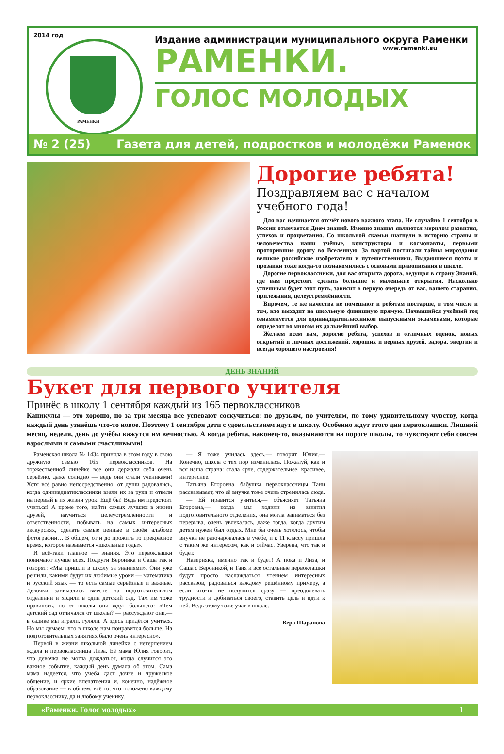2014 год
РАМЕНКИ
Издание администрации муниципального округа Раменки
РАМЕНКИ. www.ramenki.su
ГОЛОС МОЛОДЫХ
№ 2 (25) Газета для детей, подростков и молодёжи Раменок
Дорогие ребята!
Поздравляем вас с началом учебного года!
Для вас начинается отсчёт нового важного этапа. Не случайно 1 сентября в России отмечается Днем знаний. Именно знания являются мерилом развития, успехов и процветания. Со школьной скамьи шагнули в историю страны и человечества наши учёные, конструкторы и космонавты, первыми проторившие дорогу во Вселенную. За партой постигали тайны мироздания великие российские изобретатели и путешественники. Выдающиеся поэты и прозаики тоже когда-то познакомились с основами правописания в школе.
Дорогие первоклассники, для вас открыта дорога, ведущая в страну Знаний, где вам предстоит сделать большие и маленькие открытия. Насколько успешным будет этот путь, зависит в первую очередь от вас, вашего старания, прилежания, целеустремлённости.
Впрочем, те же качества не помешают и ребятам постарше, в том числе и тем, кто выходит на школьную финишную прямую. Начавшийся учебный год ознаменуется для одиннадцатиклассников выпускными экзаменами, которые определят во многом их дальнейший выбор.
Желаем всем вам, дорогие ребята, успехов и отличных оценок, новых открытий и личных достижений, хороших и верных друзей, задора, энергии и всегда хорошего настроения!
ДЕНЬ ЗНАНИЙ
Букет для первого учителя
Принёс в школу 1 сентября каждый из 165 первоклассников
Каникулы — это хорошо, но за три месяца все успевают соскучиться: по друзьям, по учителям, по тому удивительному чувству, когда каждый день узнаёшь что-то новое. Поэтому 1 сентября дети с удовольствием идут в школу. Особенно ждут этого дня первоклашки. Лишний месяц, неделя, день до учёбы кажутся им вечностью. А когда ребята, наконец-то, оказываются на пороге школы, то чувствуют себя совсем взрослыми и самыми счастливыми!
Раменская школа № 1434 приняла в этом году в свою дружную семью 165 первоклассников. На торжественной линейке все они держали себя очень серьёзно, даже солидно — ведь они стали учениками! Хотя всё равно непосредственно, от души радовались, когда одиннадцатиклассники взяли их за руки и отвели на первый в их жизни урок. Ещё бы! Ведь им предстоит учиться! А кроме того, найти самых лучших в жизни друзей, научиться целеустремлённости и ответственности, побывать на самых интересных экскурсиях, сделать самые ценные в своём альбоме фотографии… В общем, от и до прожить то прекрасное время, которое называется «школьные годы».
И всё-таки главное — знания. Это первоклашки понимают лучше всех. Подруги Вероника и Саша так и говорят: «Мы пришли в школу за знаниями». Они уже решили, какими будут их любимые уроки — математика и русский язык — то есть самые серьёзные и важные. Девочки занимались вместе на подготовительном отделении и ходили в один детский сад. Там им тоже нравилось, но от школы они ждут большего: «Чем детский сад отличался от школы? — рассуждают они,— в садике мы играли, гуляли. А здесь придётся учиться. Но мы думаем, что в школе нам понравится больше. На подготовительных занятиях было очень интересно».
Первой в жизни школьной линейки с нетерпением ждала и первоклассница Лиза. Её мама Юлия говорит, что девочка не могла дождаться, когда случится это важное событие, каждый день думала об этом. Сама мама надеется, что учёба даст дочке и дружеское общение, и яркие впечатления и, конечно, надёжное образование — в общем, всё то, что положено каждому первокласснику, да и любому ученику.
— Я тоже училась здесь,— говорит Юлия.— Конечно, школа с тех пор изменилась. Пожалуй, как и вся наша страна: стала ярче, содержательнее, красивее, интереснее.
Татьяна Егоровна, бабушка первоклассницы Тани рассказывает, что её внучка тоже очень стремилась сюда.
— Ей нравится учиться,— объясняет Татьяна Егоровна,— когда мы ходили на занятия подготовительного отделения, она могла заниматься без перерыва, очень увлекалась, даже тогда, когда другим детям нужен был отдых. Мне бы очень хотелось, чтобы внучка не разочаровалась в учёбе, и к 11 классу пришла с таким же интересом, как и сейчас. Уверена, что так и будет.
Наверняка, именно так и будет! А пока и Лиза, и Саша с Вероникой, и Таня и все остальные первоклашки будут просто наслаждаться чтением интересных рассказов, радоваться каждому решённому примеру, а если что-то не получится сразу — преодолевать трудности и добиваться своего, ставить цель и идти к ней. Ведь этому тоже учат в школе.
Вера Шарапова
«Раменки. Голос молодых» 1